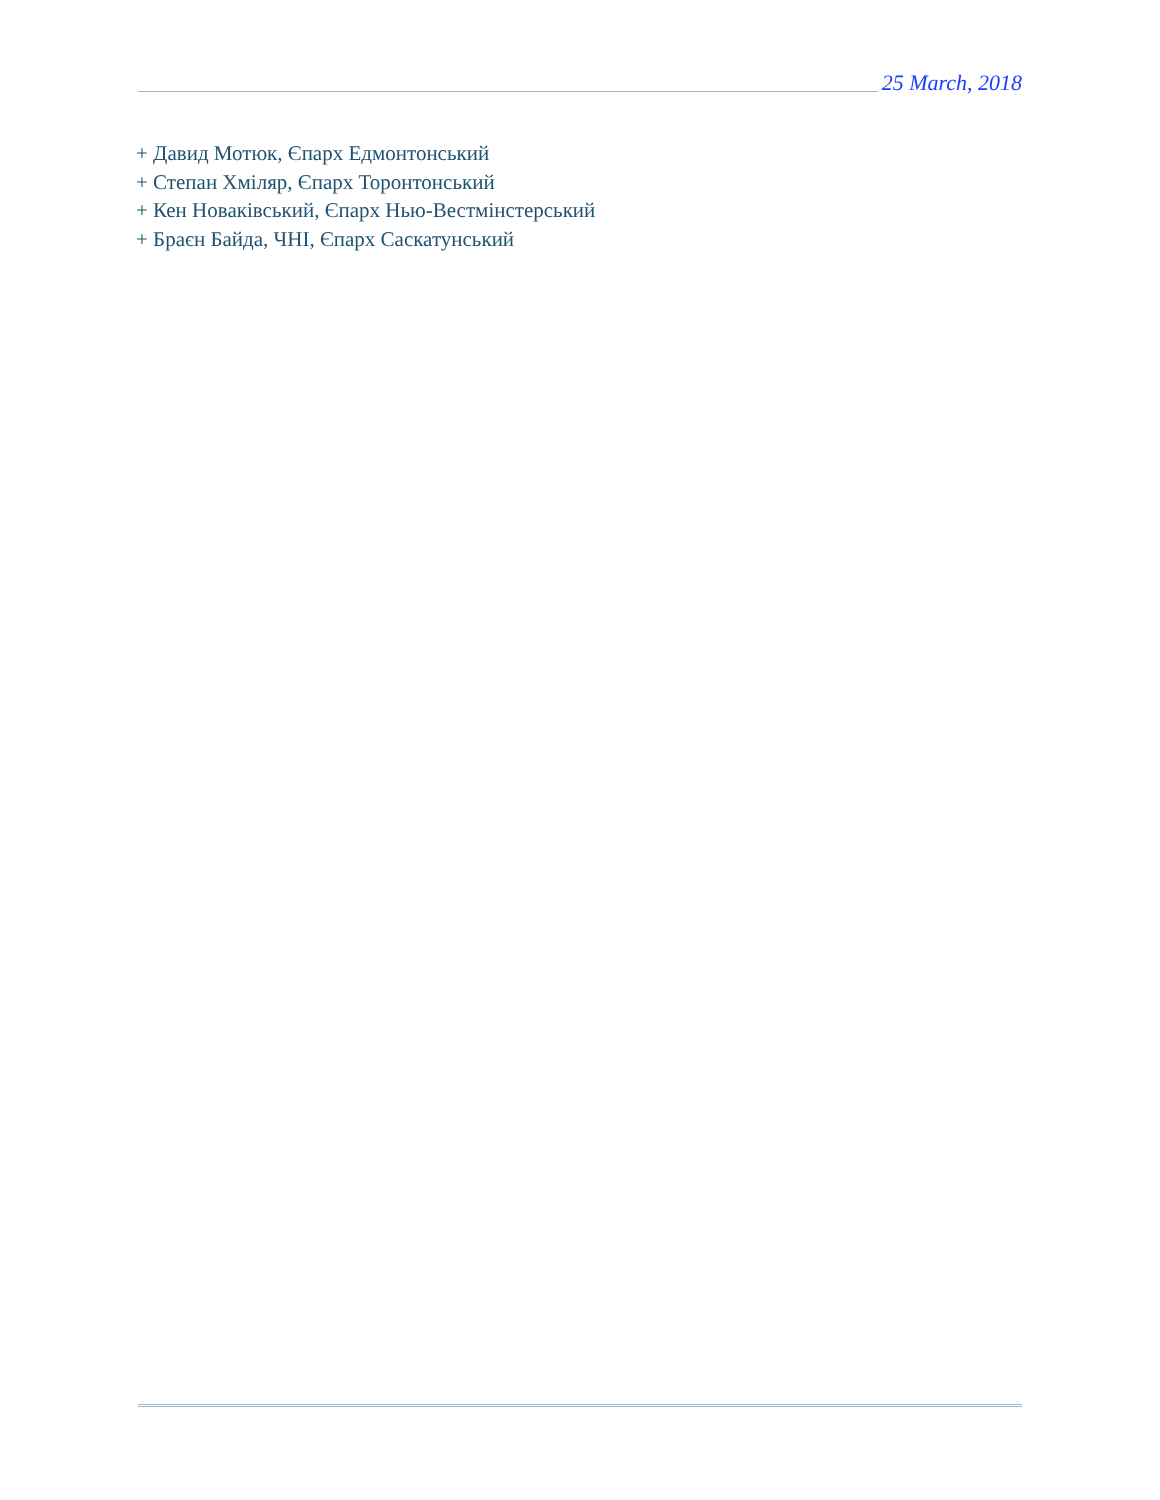25 March, 2018
+ Давид Мотюк, Єпарх Едмонтонський
+ Степан Хміляр, Єпарх Торонтонський
+ Кен Новаківський, Єпарх Нью-Вестмінстерський
+ Браєн Байда, ЧНІ, Єпарх Саскатунський